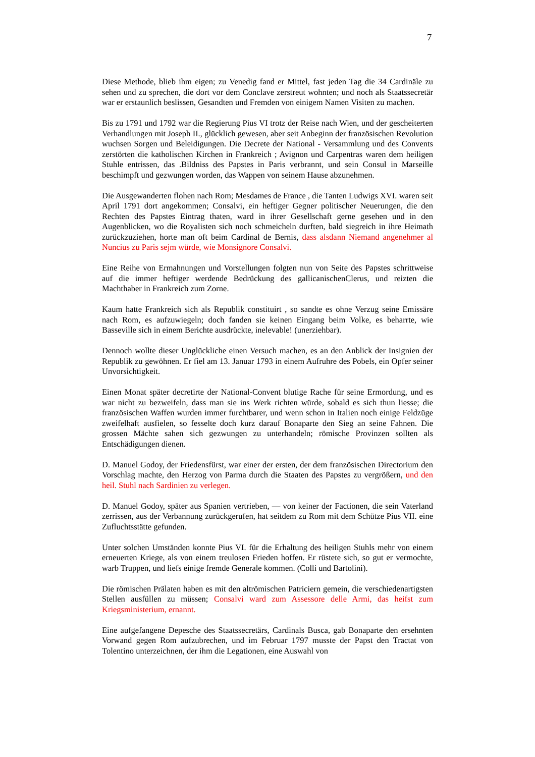7
Diese Methode, blieb ihm eigen; zu Venedig fand er Mittel, fast jeden Tag die 34 Cardinäle zu sehen und zu sprechen, die dort vor dem Conclave zerstreut wohnten; und noch als Staatssecretär war er erstaunlich beslissen, Gesandten und Fremden von einigem Namen Visiten zu machen.
Bis zu 1791 und 1792 war die Regierung Pius VI trotz der Reise nach Wien, und der gescheiterten Verhandlungen mit Joseph II., glücklich gewesen, aber seit Anbeginn der französischen Revolution wuchsen Sorgen und Beleidigungen. Die Decrete der National - Versammlung und des Convents zerstörten die katholischen Kirchen in Frankreich ; Avignon und Carpentras waren dem heiligen Stuhle entrissen, das .Bildniss des Papstes in Paris verbrannt, und sein Consul in Marseille beschimpft und gezwungen worden, das Wappen von seinem Hause abzunehmen.
Die Ausgewanderten flohen nach Rom; Mesdames de France , die Tanten Ludwigs XVI. waren seit April 1791 dort angekommen; Consalvi, ein heftiger Gegner politischer Neuerungen, die den Rechten des Papstes Eintrag thaten, ward in ihrer Gesellschaft gerne gesehen und in den Augenblicken, wo die Royalisten sich noch schmeicheln durften, bald siegreich in ihre Heimath zurückzuziehen, horte man oft beim Cardinal de Bernis, dass alsdann Niemand angenehmer al Nuncius zu Paris sejm würde, wie Monsignore Consalvi.
Eine Reihe von Ermahnungen und Vorstellungen folgten nun von Seite des Papstes schrittweise auf die immer heftiger werdende Bedrückung des gallicanischenClerus, und reizten die Machthaber in Frankreich zum Zorne.
Kaum hatte Frankreich sich als Republik constituirt , so sandte es ohne Verzug seine Emissäre nach Rom, es aufzuwiegeln; doch fanden sie keinen Eingang beim Volke, es beharrte, wie Basseville sich in einem Berichte ausdrückte, inelevable! (unerziehbar).
Dennoch wollte dieser Unglückliche einen Versuch machen, es an den Anblick der Insignien der Republik zu gewöhnen. Er fiel am 13. Januar 1793 in einem Aufruhre des Pobels, ein Opfer seiner Unvorsichtigkeit.
Einen Monat später decretirte der National-Convent blutige Rache für seine Ermordung, und es war nicht zu bezweifeln, dass man sie ins Werk richten würde, sobald es sich thun liesse; die französischen Waffen wurden immer furchtbarer, und wenn schon in Italien noch einige Feldzüge zweifelhaft ausfielen, so fesselte doch kurz darauf Bonaparte den Sieg an seine Fahnen. Die grossen Mächte sahen sich gezwungen zu unterhandeln; römische Provinzen sollten als Entschädigungen dienen.
D. Manuel Godoy, der Friedensfürst, war einer der ersten, der dem französischen Directorium den Vorschlag machte, den Herzog von Parma durch die Staaten des Papstes zu vergrößern, und den heil. Stuhl nach Sardinien zu verlegen.
D. Manuel Godoy, später aus Spanien vertrieben, — von keiner der Factionen, die sein Vaterland zerrissen, aus der Verbannung zurückgerufen, hat seitdem zu Rom mit dem Schütze Pius VII. eine Zufluchtsstätte gefunden.
Unter solchen Umständen konnte Pius VI. für die Erhaltung des heiligen Stuhls mehr von einem erneuerten Kriege, als von einem treulosen Frieden hoffen. Er rüstete sich, so gut er vermochte, warb Truppen, und liefs einige fremde Generale kommen. (Colli und Bartolini).
Die römischen Prälaten haben es mit den altrömischen Patriciern gemein, die verschiedenartigsten Stellen ausfüllen zu müssen; Consalvi ward zum Assessore delle Armi, das heifst zum Kriegsministerium, ernannt.
Eine aufgefangene Depesche des Staatssecretärs, Cardinals Busca, gab Bonaparte den ersehnten Vorwand gegen Rom aufzubrechen, und im Februar 1797 musste der Papst den Tractat von Tolentino unterzeichnen, der ihm die Legationen, eine Auswahl von